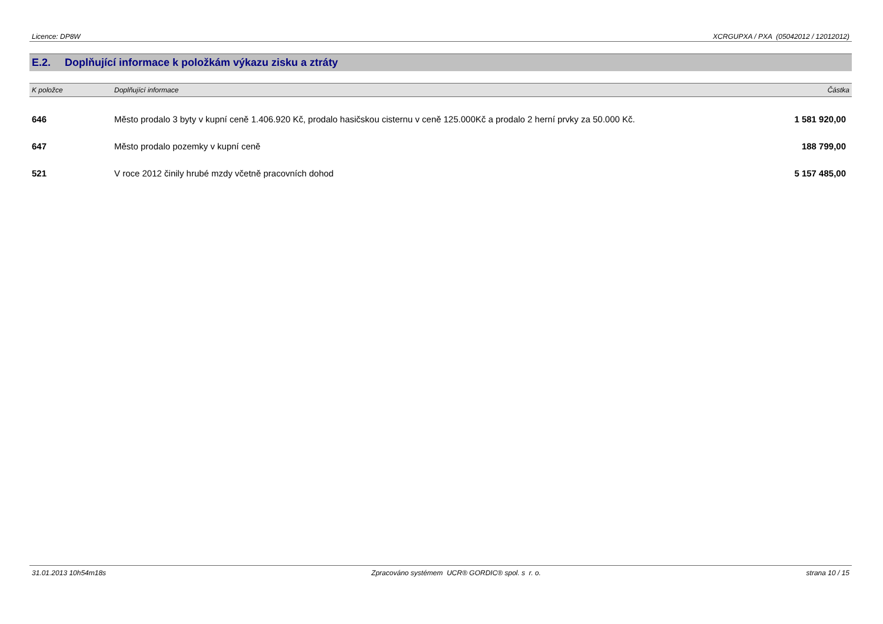Licence: DP8W XCRGUPXA / PXA (05042012 / 12012012)
E.2. Doplňující informace k položkám výkazu zisku a ztráty
| K položce | Doplňující informace | Částka |
| --- | --- | --- |
| 646 | Město prodalo 3 byty v kupní ceně 1.406.920 Kč, prodalo hasičskou cisternu v ceně 125.000Kč a prodalo 2 herní prvky za 50.000 Kč. | 1 581 920,00 |
| 647 | Město prodalo pozemky v kupní ceně | 188 799,00 |
| 521 | V roce 2012 činily hrubé mzdy včetně pracovních dohod | 5 157 485,00 |
31.01.2013 10h54m18s Zpracováno systémem UCR® GORDIC® spol. s r. o. strana 10 / 15